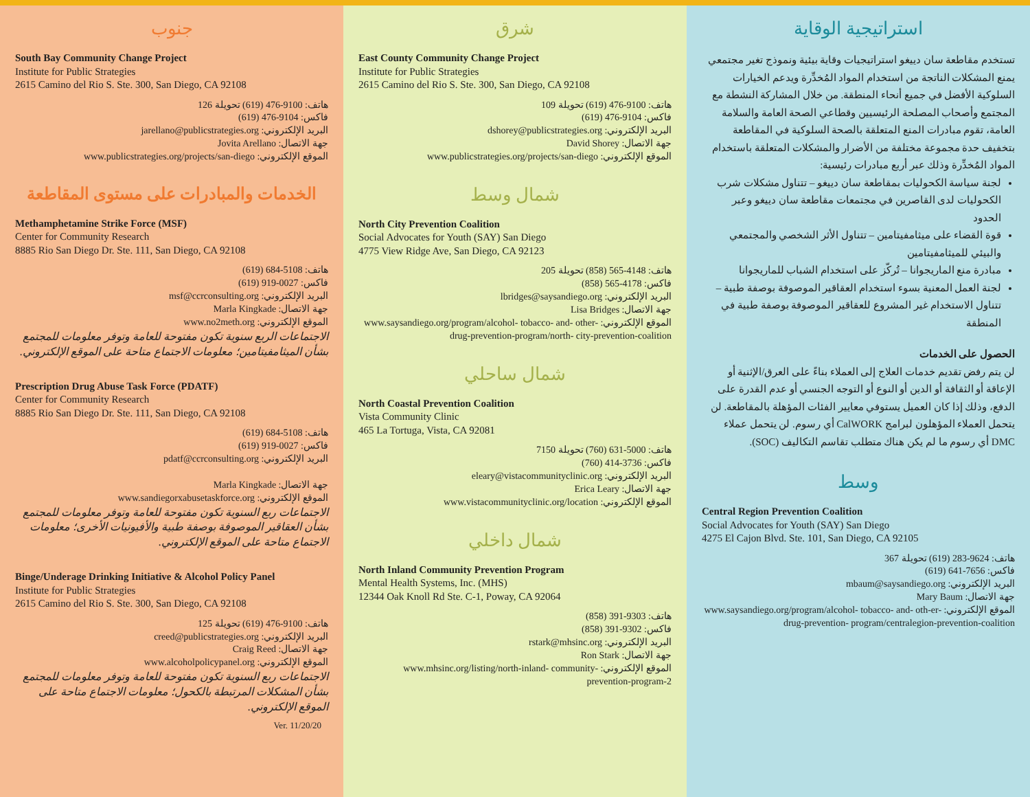جنوب
South Bay Community Change Project
Institute for Public Strategies
2615 Camino del Rio S. Ste. 300, San Diego, CA 92108
هاتف: 9100-476 (619) تحويلة 126
فاكس: 9104-476 (619)
البريد الإلكتروني: jarellano@publicstrategies.org
جهة الاتصال: Jovita Arellano
الموقع الإلكتروني: www.publicstrategies.org/projects/san-diego
الخدمات والمبادرات على مستوى المقاطعة
Methamphetamine Strike Force (MSF)
Center for Community Research
8885 Rio San Diego Dr. Ste. 111, San Diego, CA 92108
هاتف: 5108-684 (619)
فاكس: 0027-919 (619)
البريد الإلكتروني: msf@ccrconsulting.org
جهة الاتصال: Marla Kingkade
الموقع الإلكتروني: www.no2meth.org
الاجتماعات الربع سنوية تكون مفتوحة للعامة وتوفر معلومات للمجتمع بشأن الميثامفيتامين؛ معلومات الاجتماع متاحة على الموقع الإلكتروني.
Prescription Drug Abuse Task Force (PDATF)
Center for Community Research
8885 Rio San Diego Dr. Ste. 111, San Diego, CA 92108
هاتف: 5108-684 (619)
فاكس: 0027-919 (619)
البريد الإلكتروني: pdatf@ccrconsulting.org
جهة الاتصال: Marla Kingkade
الموقع الإلكتروني: www.sandiegorxabusetaskforce.org
الاجتماعات ربع السنوية تكون مفتوحة للعامة وتوفر معلومات للمجتمع بشأن العقاقير الموصوفة بوصفة طبية والأفيونيات الأخرى؛ معلومات الاجتماع متاحة على الموقع الإلكتروني.
Binge/Underage Drinking Initiative & Alcohol Policy Panel
Institute for Public Strategies
2615 Camino del Rio S. Ste. 300, San Diego, CA 92108
هاتف: 9100-476 (619) تحويلة 125
البريد الإلكتروني: creed@publicstrategies.org
جهة الاتصال: Craig Reed
الموقع الإلكتروني: www.alcoholpolicypanel.org
الاجتماعات ربع السنوية تكون مفتوحة للعامة وتوفر معلومات للمجتمع بشأن المشكلات المرتبطة بالكحول؛ معلومات الاجتماع متاحة على الموقع الإلكتروني.
Ver. 11/20/20
شرق
East County Community Change Project
Institute for Public Strategies
2615 Camino del Rio S. Ste. 300, San Diego, CA 92108
هاتف: 9100-476 (619) تحويلة 109
فاكس: 9104-476 (619)
البريد الإلكتروني: dshorey@publicstrategies.org
جهة الاتصال: David Shorey
الموقع الإلكتروني: www.publicstrategies.org/projects/san-diego
شمال وسط
North City Prevention Coalition
Social Advocates for Youth (SAY) San Diego
4775 View Ridge Ave, San Diego, CA 92123
هاتف: 4148-565 (858) تحويلة 205
فاكس: 4178-565 (858)
البريد الإلكتروني: lbridges@saysandiego.org
جهة الاتصال: Lisa Bridges
الموقع الإلكتروني: www.saysandiego.org/program/alcohol- tobacco- and- other-drug-prevention-program/north- city-prevention-coalition
شمال ساحلي
North Coastal Prevention Coalition
Vista Community Clinic
465 La Tortuga, Vista, CA 92081
هاتف: 5000-631 (760) تحويلة 7150
فاكس: 3736-414 (760)
البريد الإلكتروني: eleary@vistacommunityclinic.org
جهة الاتصال: Erica Leary
الموقع الإلكتروني: www.vistacommunityclinic.org/location
شمال داخلي
North Inland Community Prevention Program
Mental Health Systems, Inc. (MHS)
12344 Oak Knoll Rd Ste. C-1, Poway, CA 92064
هاتف: 9303-391 (858)
فاكس: 9302-391 (858)
البريد الإلكتروني: rstark@mhsinc.org
جهة الاتصال: Ron Stark
الموقع الإلكتروني: www.mhsinc.org/listing/north-inland- community- prevention-program-2
استراتيجية الوقاية
تستخدم مقاطعة سان دييغو استراتيجيات وقاية بيئية ونموذج تغير مجتمعي يمنع المشكلات الناتجة من استخدام المواد المُخدِّرة ويدعم الخيارات السلوكية الأفضل في جميع أنحاء المنطقة. من خلال المشاركة النشطة مع المجتمع وأصحاب المصلحة الرئيسيين وقطاعي الصحة العامة والسلامة العامة، تقوم مبادرات المنع المتعلقة بالصحة السلوكية في المقاطعة بتخفيف حدة مجموعة مختلفة من الأضرار والمشكلات المتعلقة باستخدام المواد المُخدِّرة وذلك عبر أربع مبادرات رئيسية:
لجنة سياسة الكحوليات بمقاطعة سان دييغو – تتناول مشكلات شرب الكحوليات لدى القاصرين في مجتمعات مقاطعة سان دييغو وعبر الحدود
قوة القضاء على ميثامفيتامين – تتناول الأثر الشخصي والمجتمعي والبيئي للميثامفيتامين
مبادرة منع الماريجوانا – تُركّز على استخدام الشباب للماريجوانا
لجنة العمل المعنية بسوء استخدام العقاقير الموصوفة بوصفة طبية – تتناول الاستخدام غير المشروع للعقاقير الموصوفة بوصفة طبية في المنطقة
الحصول على الخدمات
لن يتم رفض تقديم خدمات العلاج إلى العملاء بناءً على العرق/الإثنية أو الإعاقة أو الثقافة أو الدين أو النوع أو التوجه الجنسي أو عدم القدرة على الدفع، وذلك إذا كان العميل يستوفي معايير الفئات المؤهلة بالمقاطعة. لن يتحمل العملاء المؤهلون لبرامج CalWORK أي رسوم. لن يتحمل عملاء DMC أي رسوم ما لم يكن هناك متطلب تقاسم التكاليف (SOC).
وسط
Central Region Prevention Coalition
Social Advocates for Youth (SAY) San Diego
4275 El Cajon Blvd. Ste. 101, San Diego, CA 92105
هاتف: 9624-283 (619) تحويلة 367
فاكس: 7656-641 (619)
البريد الإلكتروني: mbaum@saysandiego.org
جهة الاتصال: Mary Baum
الموقع الإلكتروني: www.saysandiego.org/program/alcohol- tobacco- and- oth-er-drug-prevention- program/centralegion-prevention-coalition